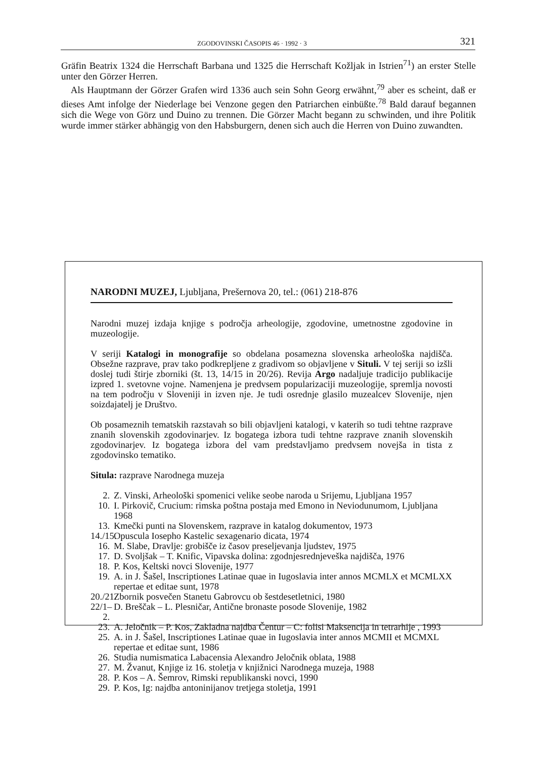ZGODOVINSKI ČASOPIS 46 · 1992 · 3 321
Gräfin Beatrix 1324 die Herrschaft Barbana und 1325 die Herrschaft Kožljak in Istrien<sup>71</sup>) an erster Stelle unter den Görzer Herren.
Als Hauptmann der Görzer Grafen wird 1336 auch sein Sohn Georg erwähnt,<sup>79</sup> aber es scheint, daß er dieses Amt infolge der Niederlage bei Venzone gegen den Patriarchen einbüßte.<sup>78</sup> Bald darauf begannen sich die Wege von Görz und Duino zu trennen. Die Görzer Macht begann zu schwinden, und ihre Politik wurde immer stärker abhängig von den Habsburgern, denen sich auch die Herren von Duino zuwandten.
NARODNI MUZEJ, Ljubljana, Prešernova 20, tel.: (061) 218-876
Narodni muzej izdaja knjige s področja arheologije, zgodovine, umetnostne zgodovine in muzeologije.
V seriji Katalogi in monografije so obdelana posamezna slovenska arheološka najdišča. Obsežne razprave, prav tako podkrepljene z gradivom so objavljene v Situli. V tej seriji so izšli doslej tudi štirje zborniki (št. 13, 14/15 in 20/26). Revija Argo nadaljuje tradicijo publikacije izpred 1. svetovne vojne. Namenjena je predvsem popularizaciji muzeologije, spremlja novosti na tem področju v Sloveniji in izven nje. Je tudi osrednje glasilo muzealcev Slovenije, njen soizdajatelj je Društvo.
Ob posameznih tematskih razstavah so bili objavljeni katalogi, v katerih so tudi tehtne razprave znanih slovenskih zgodovinarjev. Iz bogatega izbora tudi tehtne razprave znanih slovenskih zgodovinarjev. Iz bogatega izbora del vam predstavljamo predvsem novejša in tista z zgodovinsko tematiko.
Situla: razprave Narodnega muzeja
2. Z. Vinski, Arheološki spomenici velike seobe naroda u Srijemu, Ljubljana 1957
10. I. Pirkovič, Crucium: rimska poštna postaja med Emono in Neviodunumom, Ljubljana 1968
13. Kmečki punti na Slovenskem, razprave in katalog dokumentov, 1973
14./15. Opuscula Iosepho Kastelic sexagenario dicata, 1974
16. M. Slabe, Dravlje: grobišče iz časov preseljevanja ljudstev, 1975
17. D. Svoljšak – T. Knific, Vipavska dolina: zgodnjesrednjeveška najdišča, 1976
18. P. Kos, Keltski novci Slovenije, 1977
19. A. in J. Šašel, Inscriptiones Latinae quae in Iugoslavia inter annos MCMLX et MCMLXX repertae et editae sunt, 1978
20./21. Zbornik posvečen Stanetu Gabrovcu ob šestdesetletnici, 1980
22/1–2. D. Breščak – L. Plesničar, Antične bronaste posode Slovenije, 1982
23. A. Jeločnik – P. Kos, Zakladna najdba Čentur – C: folisi Maksencija in tetrarhije , 1993
25. A. in J. Šašel, Inscriptiones Latinae quae in Iugoslavia inter annos MCMII et MCMXL repertae et editae sunt, 1986
26. Studia numismatica Labacensia Alexandro Jeločnik oblata, 1988
27. M. Žvanut, Knjige iz 16. stoletja v knjižnici Narodnega muzeja, 1988
28. P. Kos – A. Šemrov, Rimski republikanski novci, 1990
29. P. Kos, Ig: najdba antoninijanov tretjega stoletja, 1991